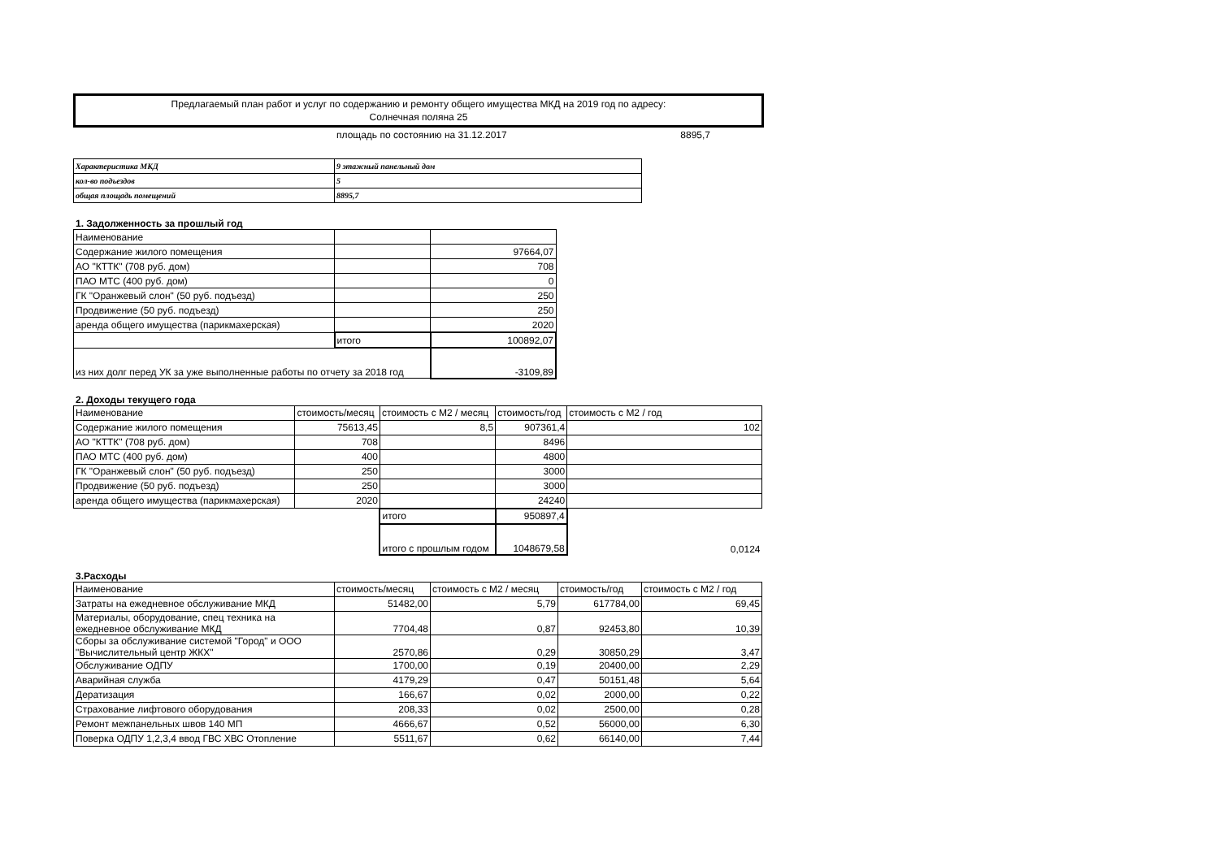Предлагаемый план работ и услуг по содержанию и ремонту общего имущества МКД на 2019 год по адресу:
Солнечная поляна 25
площадь по состоянию на 31.12.2017 8895,7
| Характеристика МКД | 9 этажный панельный дом |
| кол-во подъездов | 5 |
| общая площадь помещений | 8895,7 |
1. Задолженность за прошлый год
| Наименование | | |
| Содержание жилого помещения | | 97664,07 |
| АО "КТТК" (708 руб. дом) | | 708 |
| ПАО МТС (400 руб. дом) | | 0 |
| ГК "Оранжевый слон" (50 руб. подъезд) | | 250 |
| Продвижение (50 руб. подъезд) | | 250 |
| аренда общего имущества (парикмахерская) | | 2020 |
| | итого | 100892,07 |
| из них долг перед УК за уже выполненные работы по отчету за 2018 год | | -3109,89 |
2. Доходы текущего года
| Наименование | стоимость/месяц | стоимость с М2 / месяц | стоимость/год | стоимость с М2 / год |
| Содержание жилого помещения | 75613,45 | 8,5 | 907361,4 | 102 |
| АО "КТТК" (708 руб. дом) | 708 | | 8496 | |
| ПАО МТС (400 руб. дом) | 400 | | 4800 | |
| ГК "Оранжевый слон" (50 руб. подъезд) | 250 | | 3000 | |
| Продвижение (50 руб. подъезд) | 250 | | 3000 | |
| аренда общего имущества (парикмахерская) | 2020 | | 24240 | |
| | | итого | 950897,4 | |
| | | итого с прошлым годом | 1048679,58 | 0,0124 |
3.Расходы
| Наименование | стоимость/месяц | стоимость с М2 / месяц | стоимость/год | стоимость с М2 / год |
| Затраты на ежедневное обслуживание МКД | 51482,00 | 5,79 | 617784,00 | 69,45 |
| Материалы, оборудование, спец техника на ежедневное обслуживание МКД | 7704,48 | 0,87 | 92453,80 | 10,39 |
| Сборы за обслуживание системой "Город" и ООО "Вычислительный центр ЖКХ" | 2570,86 | 0,29 | 30850,29 | 3,47 |
| Обслуживание ОДПУ | 1700,00 | 0,19 | 20400,00 | 2,29 |
| Аварийная служба | 4179,29 | 0,47 | 50151,48 | 5,64 |
| Дератизация | 166,67 | 0,02 | 2000,00 | 0,22 |
| Страхование лифтового оборудования | 208,33 | 0,02 | 2500,00 | 0,28 |
| Ремонт межпанельных швов 140 МП | 4666,67 | 0,52 | 56000,00 | 6,30 |
| Поверка ОДПУ 1,2,3,4 ввод ГВС ХВС Отопление | 5511,67 | 0,62 | 66140,00 | 7,44 |